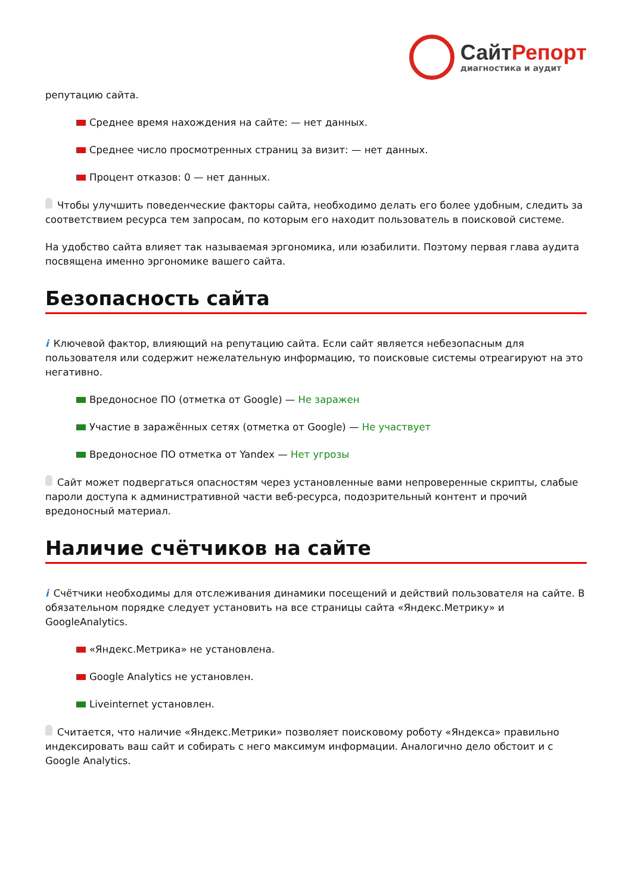СайтРепорт
диагностика и аудит
репутацию сайта.
Среднее время нахождения на сайте: — нет данных.
Среднее число просмотренных страниц за визит: — нет данных.
Процент отказов: 0 — нет данных.
Чтобы улучшить поведенческие факторы сайта, необходимо делать его более удобным, следить за соответствием ресурса тем запросам, по которым его находит пользователь в поисковой системе.
На удобство сайта влияет так называемая эргономика, или юзабилити. Поэтому первая глава аудита посвящена именно эргономике вашего сайта.
Безопасность сайта
i Ключевой фактор, влияющий на репутацию сайта. Если сайт является небезопасным для пользователя или содержит нежелательную информацию, то поисковые системы отреагируют на это негативно.
Вредоносное ПО (отметка от Google) — Не заражен
Участие в заражённых сетях (отметка от Google) — Не участвует
Вредоносное ПО отметка от Yandex — Нет угрозы
Сайт может подвергаться опасностям через установленные вами непроверенные скрипты, слабые пароли доступа к административной части веб-ресурса, подозрительный контент и прочий вредоносный материал.
Наличие счётчиков на сайте
i Счётчики необходимы для отслеживания динамики посещений и действий пользователя на сайте. В обязательном порядке следует установить на все страницы сайта «Яндекс.Метрику» и GoogleAnalytics.
«Яндекс.Метрика» не установлена.
Google Analytics не установлен.
Liveinternet установлен.
Считается, что наличие «Яндекс.Метрики» позволяет поисковому роботу «Яндекса» правильно индексировать ваш сайт и собирать с него максимум информации. Аналогично дело обстоит и с Google Analytics.